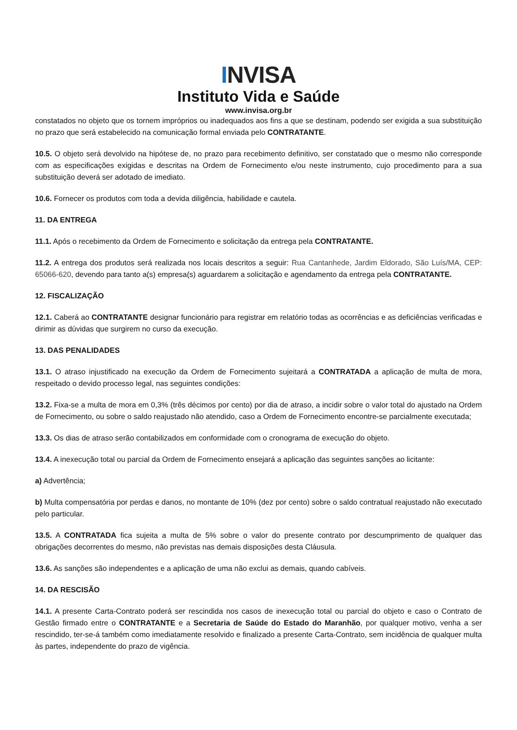INVISA
Instituto Vida e Saúde
www.invisa.org.br
constatados no objeto que os tornem impróprios ou inadequados aos fins a que se destinam, podendo ser exigida a sua substituição no prazo que será estabelecido na comunicação formal enviada pelo CONTRATANTE.
10.5. O objeto será devolvido na hipótese de, no prazo para recebimento definitivo, ser constatado que o mesmo não corresponde com as especificações exigidas e descritas na Ordem de Fornecimento e/ou neste instrumento, cujo procedimento para a sua substituição deverá ser adotado de imediato.
10.6. Fornecer os produtos com toda a devida diligência, habilidade e cautela.
11. DA ENTREGA
11.1. Após o recebimento da Ordem de Fornecimento e solicitação da entrega pela CONTRATANTE.
11.2. A entrega dos produtos será realizada nos locais descritos a seguir: Rua Cantanhede, Jardim Eldorado, São Luís/MA, CEP: 65066-620, devendo para tanto a(s) empresa(s) aguardarem a solicitação e agendamento da entrega pela CONTRATANTE.
12. FISCALIZAÇÃO
12.1. Caberá ao CONTRATANTE designar funcionário para registrar em relatório todas as ocorrências e as deficiências verificadas e dirimir as dúvidas que surgirem no curso da execução.
13. DAS PENALIDADES
13.1. O atraso injustificado na execução da Ordem de Fornecimento sujeitará a CONTRATADA a aplicação de multa de mora, respeitado o devido processo legal, nas seguintes condições:
13.2. Fixa-se a multa de mora em 0,3% (três décimos por cento) por dia de atraso, a incidir sobre o valor total do ajustado na Ordem de Fornecimento, ou sobre o saldo reajustado não atendido, caso a Ordem de Fornecimento encontre-se parcialmente executada;
13.3. Os dias de atraso serão contabilizados em conformidade com o cronograma de execução do objeto.
13.4. A inexecução total ou parcial da Ordem de Fornecimento ensejará a aplicação das seguintes sanções ao licitante:
a) Advertência;
b) Multa compensatória por perdas e danos, no montante de 10% (dez por cento) sobre o saldo contratual reajustado não executado pelo particular.
13.5. A CONTRATADA fica sujeita a multa de 5% sobre o valor do presente contrato por descumprimento de qualquer das obrigações decorrentes do mesmo, não previstas nas demais disposições desta Cláusula.
13.6. As sanções são independentes e a aplicação de uma não exclui as demais, quando cabíveis.
14. DA RESCISÃO
14.1. A presente Carta-Contrato poderá ser rescindida nos casos de inexecução total ou parcial do objeto e caso o Contrato de Gestão firmado entre o CONTRATANTE e a Secretaria de Saúde do Estado do Maranhão, por qualquer motivo, venha a ser rescindido, ter-se-á também como imediatamente resolvido e finalizado a presente Carta-Contrato, sem incidência de qualquer multa às partes, independente do prazo de vigência.